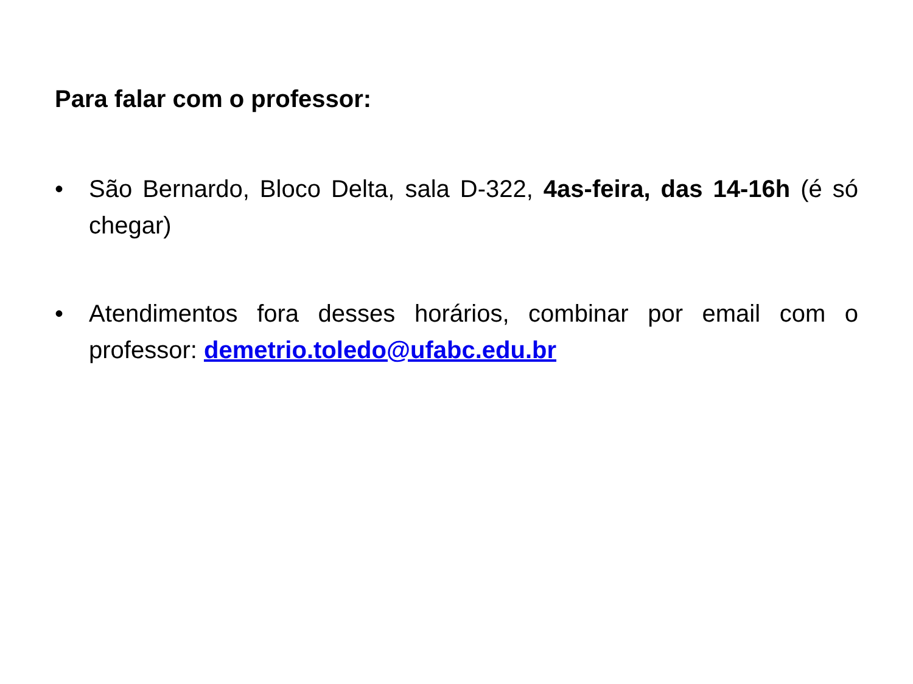Para falar com o professor:
• São Bernardo, Bloco Delta, sala D-322, 4as-feira, das 14-16h (é só chegar)
• Atendimentos fora desses horários, combinar por email com o professor: demetrio.toledo@ufabc.edu.br